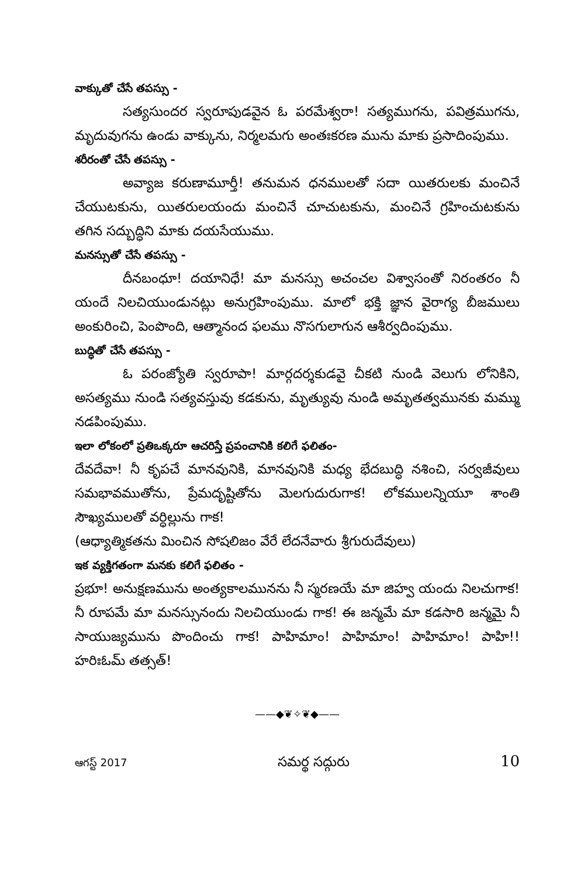వాక్కుతో చేసే తపస్సు -
సత్యసుందర స్వరూపుడవైన ఓ పరమేశ్వరా! సత్యముగను, పవిత్రముగను, మృదువుగను ఉండు వాక్కును, నిర్మలమగు అంతఃకరణ మును మాకు ప్రసాదింపుము.
శరీరంతో చేసే తపస్సు -
అవ్యాజ కరుణామూర్తీ! తనుమన ధనములతో సదా యితరులకు మంచినే చేయుటకును, యితరులయందు మంచినే చూచుటకును, మంచినే గ్రహించుటకును తగిన సద్బుద్ధిని మాకు దయసేయుము.
మనస్సుతో చేసే తపస్సు -
దీనబంధూ! దయానిధే! మా మనస్సు అచంచల విశ్వాసంతో నిరంతరం నీ యందే నిలచియుండునట్లు అనుగ్రహింపుము. మాలో భక్తి జ్ఞాన వైరాగ్య బీజములు అంకురించి, పెంపొంది, ఆత్మానంద ఫలము నొసగులాగున ఆశీర్వదింపుము.
బుద్ధితో చేసే తపస్సు -
ఓ పరంజ్యోతి స్వరూపా! మార్గదర్శకుడవై చీకటి నుండి వెలుగు లోనికిని, అసత్యము నుండి సత్యవస్తువు కడకును, మృత్యువు నుండి అమృతత్వమునకు మమ్ము నడపింపుము.
ఇలా లోకంలో ప్రతిఒక్కరూ ఆచరిస్తే ప్రపంచానికి కలిగే ఫలితం-
దేవదేవా! నీ కృపచే మానవునికి, మానవునికి మధ్య భేదబుద్ధి నశించి, సర్వజీవులు సమభావముతోను, ప్రేమదృష్టితోను మెలగుదురుగాక! లోకములన్నియూ శాంతి సౌఖ్యములతో వర్ధిల్లును గాక!
(ఆధ్యాత్మికతను మించిన సోషలిజం వేరే లేదనేవారు శ్రీగురుదేవులు)
ఇక వ్యక్తిగతంగా మనకు కలిగే ఫలితం -
ప్రభూ! అనుక్షణమును అంత్యకాలమునను నీ స్మరణయే మా జిహ్వ యందు నిలచుగాక! నీ రూపమే మా మనస్సునందు నిలచియుండు గాక! ఈ జన్మమే మా కడసారి జన్మమై నీ సాయుజ్యమును పొందించు గాక! పాహిమాం! పాహిమాం! పాహిమాం! పాహి!! హరిఃఓమ్ తత్సత్!
——◆❦✧❦◆——
ఆగస్ట్ 2017 సమర్థ సద్గురు 10